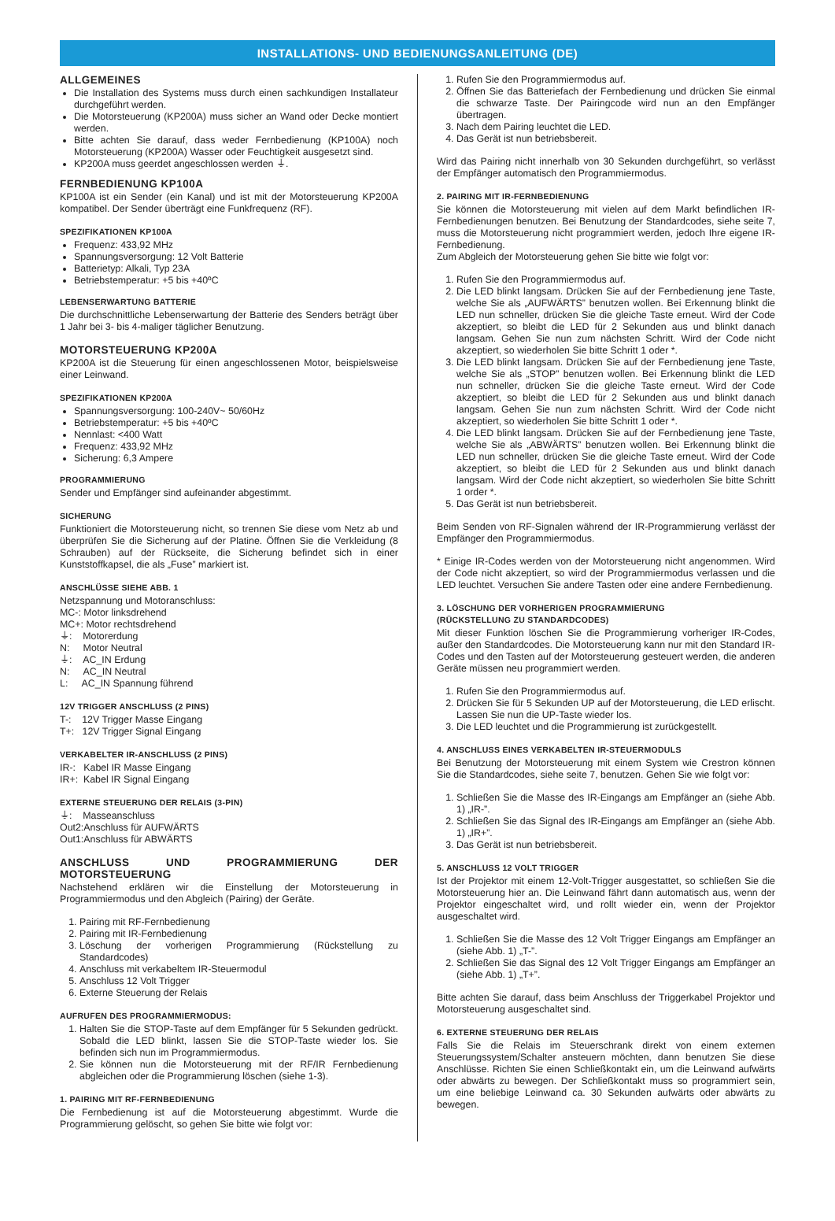INSTALLATIONS- UND BEDIENUNGSANLEITUNG (DE)
ALLGEMEINES
Die Installation des Systems muss durch einen sachkundigen Installateur durchgeführt werden.
Die Motorsteuerung (KP200A) muss sicher an Wand oder Decke montiert werden.
Bitte achten Sie darauf, dass weder Fernbedienung (KP100A) noch Motorsteuerung (KP200A) Wasser oder Feuchtigkeit ausgesetzt sind.
KP200A muss geerdet angeschlossen werden ⏚.
FERNBEDIENUNG KP100A
KP100A ist ein Sender (ein Kanal) und ist mit der Motorsteuerung KP200A kompatibel. Der Sender überträgt eine Funkfrequenz (RF).
SPEZIFIKATIONEN KP100A
Frequenz: 433,92 MHz
Spannungsversorgung: 12 Volt Batterie
Batterietyp: Alkali, Typ 23A
Betriebstemperatur: +5 bis +40ºC
LEBENSERWARTUNG BATTERIE
Die durchschnittliche Lebenserwartung der Batterie des Senders beträgt über 1 Jahr bei 3- bis 4-maliger täglicher Benutzung.
MOTORSTEUERUNG KP200A
KP200A ist die Steuerung für einen angeschlossenen Motor, beispielsweise einer Leinwand.
SPEZIFIKATIONEN KP200A
Spannungsversorgung: 100-240V~ 50/60Hz
Betriebstemperatur: +5 bis +40ºC
Nennlast: <400 Watt
Frequenz: 433,92 MHz
Sicherung: 6,3 Ampere
PROGRAMMIERUNG
Sender und Empfänger sind aufeinander abgestimmt.
SICHERUNG
Funktioniert die Motorsteuerung nicht, so trennen Sie diese vom Netz ab und überprüfen Sie die Sicherung auf der Platine. Öffnen Sie die Verkleidung (8 Schrauben) auf der Rückseite, die Sicherung befindet sich in einer Kunststoffkapsel, die als „Fuse” markiert ist.
ANSCHLÜSSE SIEHE ABB. 1
Netzspannung und Motoranschluss:
MC-: Motor linksdrehend
MC+: Motor rechtsdrehend
⏚: Motorerdung
N: Motor Neutral
⏚: AC_IN Erdung
N: AC_IN Neutral
L: AC_IN Spannung führend
12V TRIGGER ANSCHLUSS (2 PINS)
T-: 12V Trigger Masse Eingang
T+: 12V Trigger Signal Eingang
VERKABELTER IR-ANSCHLUSS (2 PINS)
IR-: Kabel IR Masse Eingang
IR+: Kabel IR Signal Eingang
EXTERNE STEUERUNG DER RELAIS (3-PIN)
⏚: Masseanschluss
Out2:Anschluss für AUFWÄRTS
Out1:Anschluss für ABWÄRTS
ANSCHLUSS UND PROGRAMMIERUNG DER MOTORSTEUERUNG
Nachstehend erklären wir die Einstellung der Motorsteuerung in Programmiermodus und den Abgleich (Pairing) der Geräte.
1. Pairing mit RF-Fernbedienung
2. Pairing mit IR-Fernbedienung
3. Löschung der vorherigen Programmierung (Rückstellung zu Standardcodes)
4. Anschluss mit verkabeltem IR-Steuermodul
5. Anschluss 12 Volt Trigger
6. Externe Steuerung der Relais
AUFRUFEN DES PROGRAMMIERMODUS:
1. Halten Sie die STOP-Taste auf dem Empfänger für 5 Sekunden gedrückt. Sobald die LED blinkt, lassen Sie die STOP-Taste wieder los. Sie befinden sich nun im Programmiermodus.
2. Sie können nun die Motorsteuerung mit der RF/IR Fernbedienung abgleichen oder die Programmierung löschen (siehe 1-3).
1. PAIRING MIT RF-FERNBEDIENUNG
Die Fernbedienung ist auf die Motorsteuerung abgestimmt. Wurde die Programmierung gelöscht, so gehen Sie bitte wie folgt vor:
1. Rufen Sie den Programmiermodus auf.
2. Öffnen Sie das Batteriefach der Fernbedienung und drücken Sie einmal die schwarze Taste. Der Pairingcode wird nun an den Empfänger übertragen.
3. Nach dem Pairing leuchtet die LED.
4. Das Gerät ist nun betriebsbereit.
Wird das Pairing nicht innerhalb von 30 Sekunden durchgeführt, so verlässt der Empfänger automatisch den Programmiermodus.
2. PAIRING MIT IR-FERNBEDIENUNG
Sie können die Motorsteuerung mit vielen auf dem Markt befindlichen IR-Fernbedienungen benutzen. Bei Benutzung der Standardcodes, siehe seite 7, muss die Motorsteuerung nicht programmiert werden, jedoch Ihre eigene IR-Fernbedienung.
Zum Abgleich der Motorsteuerung gehen Sie bitte wie folgt vor:
1. Rufen Sie den Programmiermodus auf.
2. Die LED blinkt langsam. Drücken Sie auf der Fernbedienung jene Taste, welche Sie als „AUFWÄRTS” benutzen wollen. Bei Erkennung blinkt die LED nun schneller, drücken Sie die gleiche Taste erneut. Wird der Code akzeptiert, so bleibt die LED für 2 Sekunden aus und blinkt danach langsam. Gehen Sie nun zum nächsten Schritt. Wird der Code nicht akzeptiert, so wiederholen Sie bitte Schritt 1 oder *.
3. Die LED blinkt langsam. Drücken Sie auf der Fernbedienung jene Taste, welche Sie als „STOP” benutzen wollen. Bei Erkennung blinkt die LED nun schneller, drücken Sie die gleiche Taste erneut. Wird der Code akzeptiert, so bleibt die LED für 2 Sekunden aus und blinkt danach langsam. Gehen Sie nun zum nächsten Schritt. Wird der Code nicht akzeptiert, so wiederholen Sie bitte Schritt 1 oder *.
4. Die LED blinkt langsam. Drücken Sie auf der Fernbedienung jene Taste, welche Sie als „ABWÄRTS” benutzen wollen. Bei Erkennung blinkt die LED nun schneller, drücken Sie die gleiche Taste erneut. Wird der Code akzeptiert, so bleibt die LED für 2 Sekunden aus und blinkt danach langsam. Wird der Code nicht akzeptiert, so wiederholen Sie bitte Schritt 1 order *.
5. Das Gerät ist nun betriebsbereit.
Beim Senden von RF-Signalen während der IR-Programmierung verlässt der Empfänger den Programmiermodus.
* Einige IR-Codes werden von der Motorsteuerung nicht angenommen. Wird der Code nicht akzeptiert, so wird der Programmiermodus verlassen und die LED leuchtet. Versuchen Sie andere Tasten oder eine andere Fernbedienung.
3. LÖSCHUNG DER VORHERIGEN PROGRAMMIERUNG
(RÜCKSTELLUNG ZU STANDARDCODES)
Mit dieser Funktion löschen Sie die Programmierung vorheriger IR-Codes, außer den Standardcodes. Die Motorsteuerung kann nur mit den Standard IR-Codes und den Tasten auf der Motorsteuerung gesteuert werden, die anderen Geräte müssen neu programmiert werden.
1. Rufen Sie den Programmiermodus auf.
2. Drücken Sie für 5 Sekunden UP auf der Motorsteuerung, die LED erlischt. Lassen Sie nun die UP-Taste wieder los.
3. Die LED leuchtet und die Programmierung ist zurückgestellt.
4. ANSCHLUSS EINES VERKABELTEN IR-STEUERMODULS
Bei Benutzung der Motorsteuerung mit einem System wie Crestron können Sie die Standardcodes, siehe seite 7, benutzen. Gehen Sie wie folgt vor:
1. Schließen Sie die Masse des IR-Eingangs am Empfänger an (siehe Abb. 1) „IR-”.
2. Schließen Sie das Signal des IR-Eingangs am Empfänger an (siehe Abb. 1) „IR+”.
3. Das Gerät ist nun betriebsbereit.
5. ANSCHLUSS 12 VOLT TRIGGER
Ist der Projektor mit einem 12-Volt-Trigger ausgestattet, so schließen Sie die Motorsteuerung hier an. Die Leinwand fährt dann automatisch aus, wenn der Projektor eingeschaltet wird, und rollt wieder ein, wenn der Projektor ausgeschaltet wird.
1. Schließen Sie die Masse des 12 Volt Trigger Eingangs am Empfänger an (siehe Abb. 1) „T-”.
2. Schließen Sie das Signal des 12 Volt Trigger Eingangs am Empfänger an (siehe Abb. 1) „T+”.
Bitte achten Sie darauf, dass beim Anschluss der Triggerkabel Projektor und Motorsteuerung ausgeschaltet sind.
6. EXTERNE STEUERUNG DER RELAIS
Falls Sie die Relais im Steuerschrank direkt von einem externen Steuerungssystem/Schalter ansteuern möchten, dann benutzen Sie diese Anschlüsse. Richten Sie einen Schließkontakt ein, um die Leinwand aufwärts oder abwärts zu bewegen. Der Schließkontakt muss so programmiert sein, um eine beliebige Leinwand ca. 30 Sekunden aufwärts oder abwärts zu bewegen.